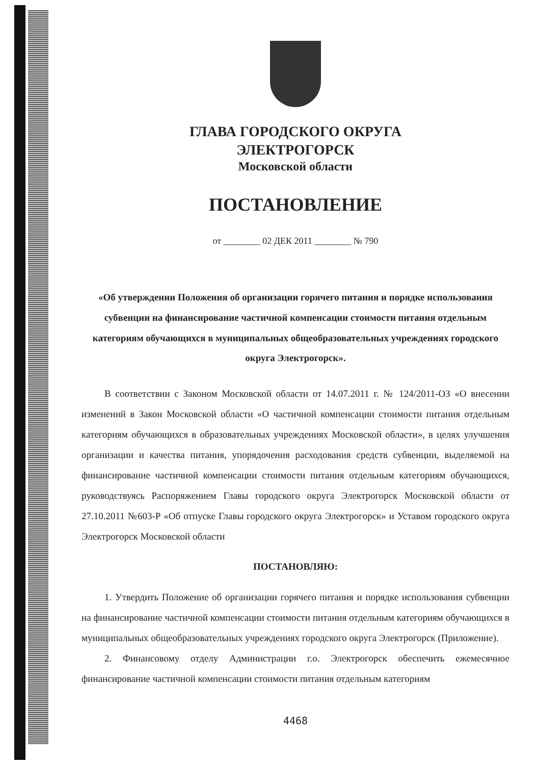ГЛАВА ГОРОДСКОГО ОКРУГА
ЭЛЕКТРОГОРСК
Московской области
ПОСТАНОВЛЕНИЕ
от ________ 02 ДЕК 2011 ________ № 790
«Об утверждении Положения об организации горячего питания и порядке использования субвенции на финансирование частичной компенсации стоимости питания отдельным категориям обучающихся в муниципальных общеобразовательных учреждениях городского округа Электрогорск».
В соответствии с Законом Московской области от 14.07.2011 г. № 124/2011-ОЗ «О внесении изменений в Закон Московской области «О частичной компенсации стоимости питания отдельным категориям обучающихся в образовательных учреждениях Московской области», в целях улучшения организации и качества питания, упорядочения расходования средств субвенции, выделяемой на финансирование частичной компенсации стоимости питания отдельным категориям обучающихся, руководствуясь Распоряжением Главы городского округа Электрогорск Московской области от 27.10.2011 №603-Р «Об отпуске Главы городского округа Электрогорск» и Уставом городского округа Электрогорск Московской области
ПОСТАНОВЛЯЮ:
1. Утвердить Положение об организации горячего питания и порядке использования субвенции на финансирование частичной компенсации стоимости питания отдельным категориям обучающихся в муниципальных общеобразовательных учреждениях городского округа Электрогорск (Приложение).
2. Финансовому отделу Администрации г.о. Электрогорск обеспечить ежемесячное финансирование частичной компенсации стоимости питания отдельным категориям
4468